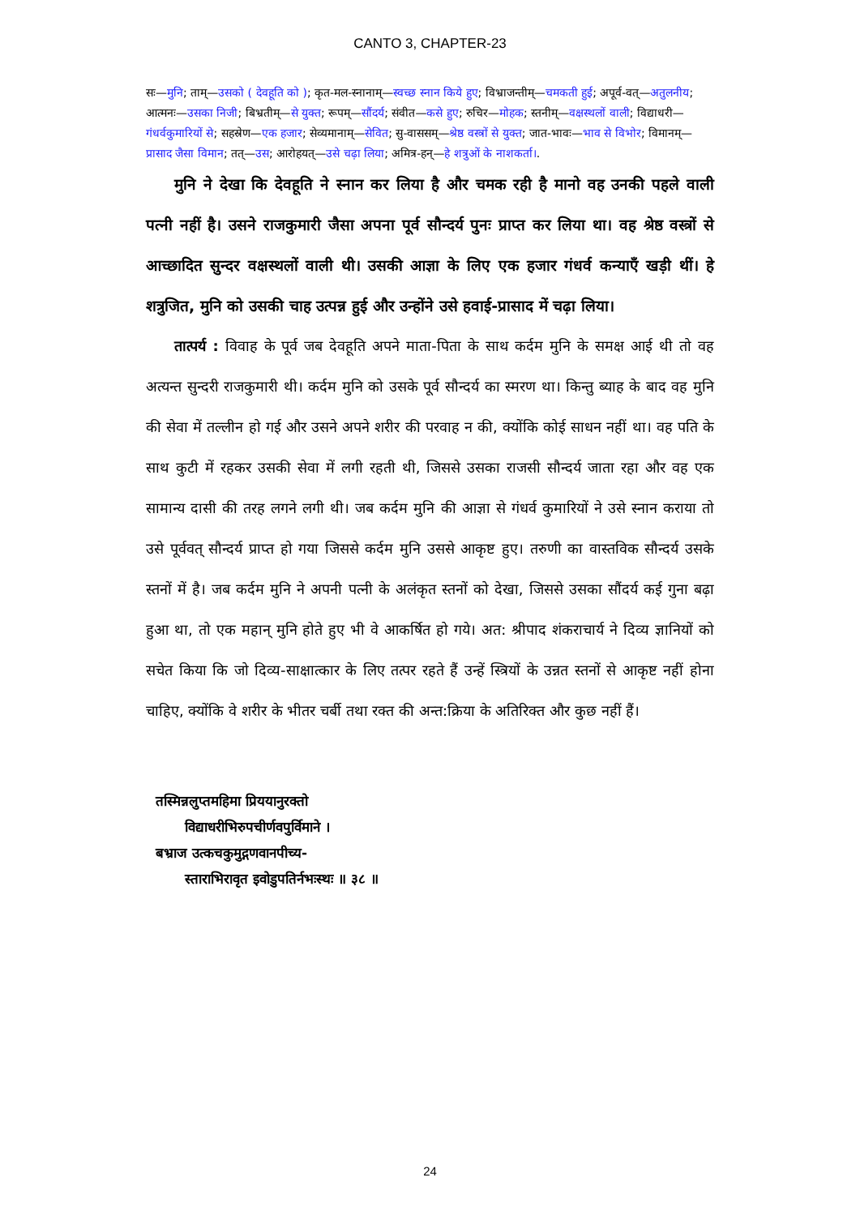CANTO 3, CHAPTER-23
सः—मुनि; ताम्—उसको ( देवहूति को ); कृत-मल-स्नानाम्—स्वच्छ स्नान किये हुए; विभ्राजन्तीम्—चमकती हुई; अपूर्व-वत्—अतुलनीय; आत्मनः—उसका निजी; बिभ्रतीम्—से युक्त; रूपम्—सौंदर्य; संवीत—कसे हुए; रुचिर—मोहक; स्तनीम्—वक्षस्थलों वाली; विद्याधरी—गंधर्वकुमारियों से; सहस्रेण—एक हजार; सेव्यमानाम्—सेवित; सु-वाससम्—श्रेष्ठ वस्त्रों से युक्त; जात-भावः—भाव से विभोर; विमानम्—प्रासाद जैसा विमान; तत्—उस; आरोहयत्—उसे चढ़ा लिया; अमित्र-हन्—हे शत्रुओं के नाशकर्ता।.
मुनि ने देखा कि देवहूति ने स्नान कर लिया है और चमक रही है मानो वह उनकी पहले वाली पत्नी नहीं है। उसने राजकुमारी जैसा अपना पूर्व सौन्दर्य पुनः प्राप्त कर लिया था। वह श्रेष्ठ वस्त्रों से आच्छादित सुन्दर वक्षस्थलों वाली थी। उसकी आज्ञा के लिए एक हजार गंधर्व कन्याएँ खड़ी थीं। हे शत्रुजित, मुनि को उसकी चाह उत्पन्न हुई और उन्होंने उसे हवाई-प्रासाद में चढ़ा लिया।
तात्पर्य : विवाह के पूर्व जब देवहूति अपने माता-पिता के साथ कर्दम मुनि के समक्ष आई थी तो वह अत्यन्त सुन्दरी राजकुमारी थी। कर्दम मुनि को उसके पूर्व सौन्दर्य का स्मरण था। किन्तु ब्याह के बाद वह मुनि की सेवा में तल्लीन हो गई और उसने अपने शरीर की परवाह न की, क्योंकि कोई साधन नहीं था। वह पति के साथ कुटी में रहकर उसकी सेवा में लगी रहती थी, जिससे उसका राजसी सौन्दर्य जाता रहा और वह एक सामान्य दासी की तरह लगने लगी थी। जब कर्दम मुनि की आज्ञा से गंधर्व कुमारियों ने उसे स्नान कराया तो उसे पूर्ववत् सौन्दर्य प्राप्त हो गया जिससे कर्दम मुनि उससे आकृष्ट हुए। तरुणी का वास्तविक सौन्दर्य उसके स्तनों में है। जब कर्दम मुनि ने अपनी पत्नी के अलंकृत स्तनों को देखा, जिससे उसका सौंदर्य कई गुना बढ़ा हुआ था, तो एक महान् मुनि होते हुए भी वे आकर्षित हो गये। अत: श्रीपाद शंकराचार्य ने दिव्य ज्ञानियों को सचेत किया कि जो दिव्य-साक्षात्कार के लिए तत्पर रहते हैं उन्हें स्त्रियों के उन्नत स्तनों से आकृष्ट नहीं होना चाहिए, क्योंकि वे शरीर के भीतर चर्बी तथा रक्त की अन्त:क्रिया के अतिरिक्त और कुछ नहीं हैं।
तस्मिन्नलुप्तमहिमा प्रिययानुरक्तो
विद्याधरीभिरुपचीर्णवपुर्विमाने ।
बभ्राज उत्कचकुमुद्गणवानपीच्य-
स्ताराभिरावृत इवोडुपतिर्नभःस्थः ॥ ३८ ॥
24